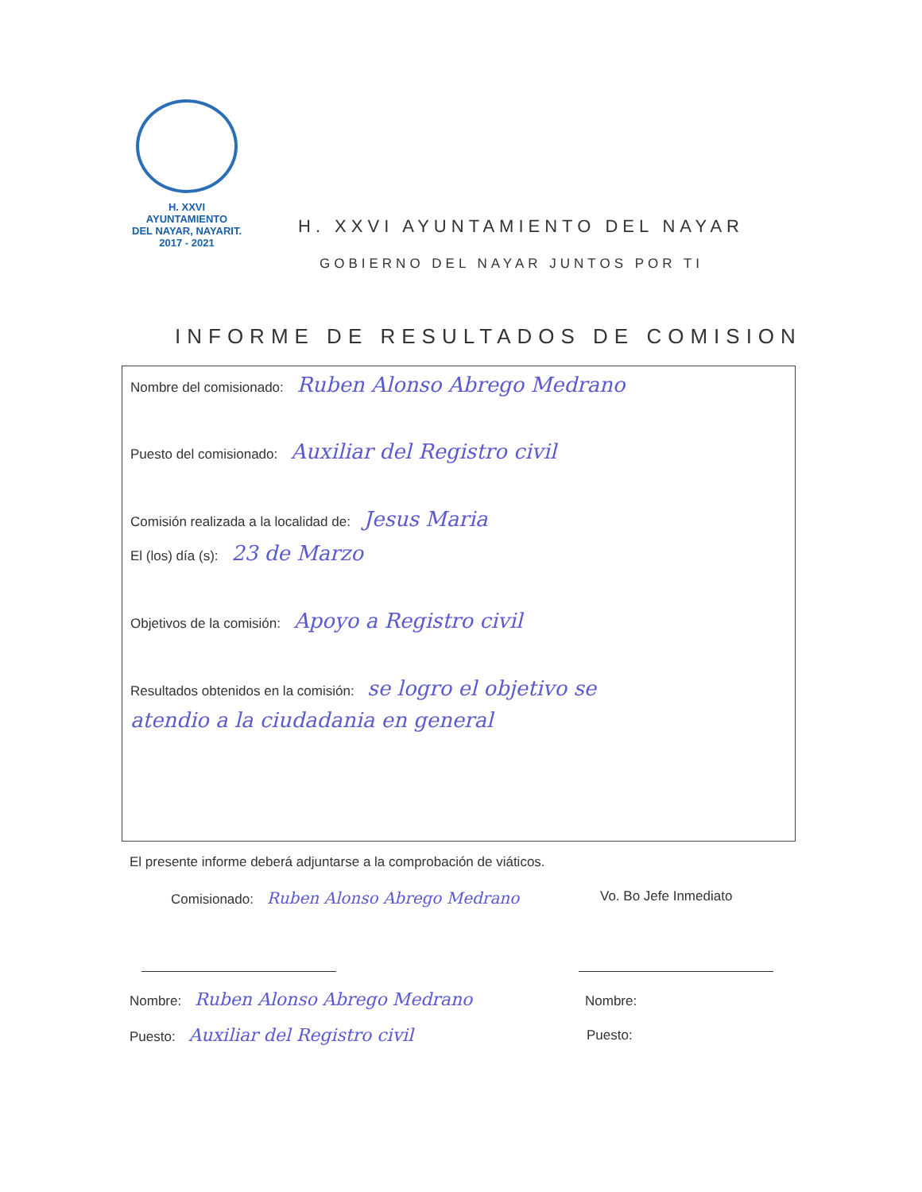H. XXVI AYUNTAMIENTO
DEL NAYAR, NAYARIT.
2017 - 2021
H. XXVI AYUNTAMIENTO DEL NAYAR
GOBIERNO DEL NAYAR JUNTOS POR TI
INFORME DE RESULTADOS DE COMISION
Nombre del comisionado: Ruben Alonso Abrego Medrano
Puesto del comisionado: Auxiliar del Registro civil
Comisión realizada a la localidad de: Jesus Maria
El (los) día (s): 23 de Marzo
Objetivos de la comisión: Apoyo a Registro civil
Resultados obtenidos en la comisión: se logro el objetivo se
atendio a la ciudadania en general
El presente informe deberá adjuntarse a la comprobación de viáticos.
Comisionado: Ruben Alonso Abrego Medrano
Vo. Bo Jefe Inmediato
Nombre: Ruben Alonso Abrego Medrano
Nombre:
Puesto: Auxiliar del Registro civil
Puesto: